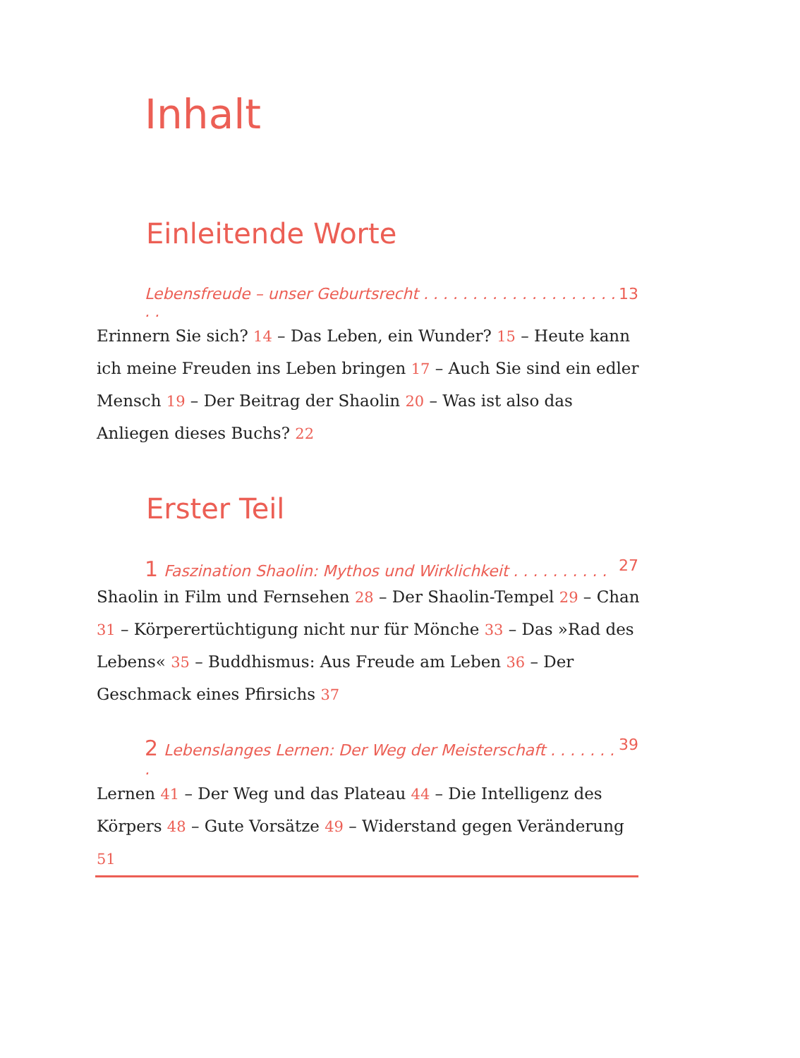Inhalt
Einleitende Worte
Lebensfreude – unser Geburtsrecht . . . . . . . . . . . . . . . . . . . . . . 13
Erinnern Sie sich? 14 – Das Leben, ein Wunder? 15 – Heute kann ich meine Freuden ins Leben bringen 17 – Auch Sie sind ein edler Mensch 19 – Der Beitrag der Shaolin 20 – Was ist also das Anliegen dieses Buchs? 22
Erster Teil
1 Faszination Shaolin: Mythos und Wirklichkeit . . . . . . . . . . 27
Shaolin in Film und Fernsehen 28 – Der Shaolin-Tempel 29 – Chan 31 – Körperertüchtigung nicht nur für Mönche 33 – Das »Rad des Lebens« 35 – Buddhismus: Aus Freude am Leben 36 – Der Geschmack eines Pfirsichs 37
2 Lebenslanges Lernen: Der Weg der Meisterschaft . . . . . . . . 39
Lernen 41 – Der Weg und das Plateau 44 – Die Intelligenz des Körpers 48 – Gute Vorsätze 49 – Widerstand gegen Veränderung 51